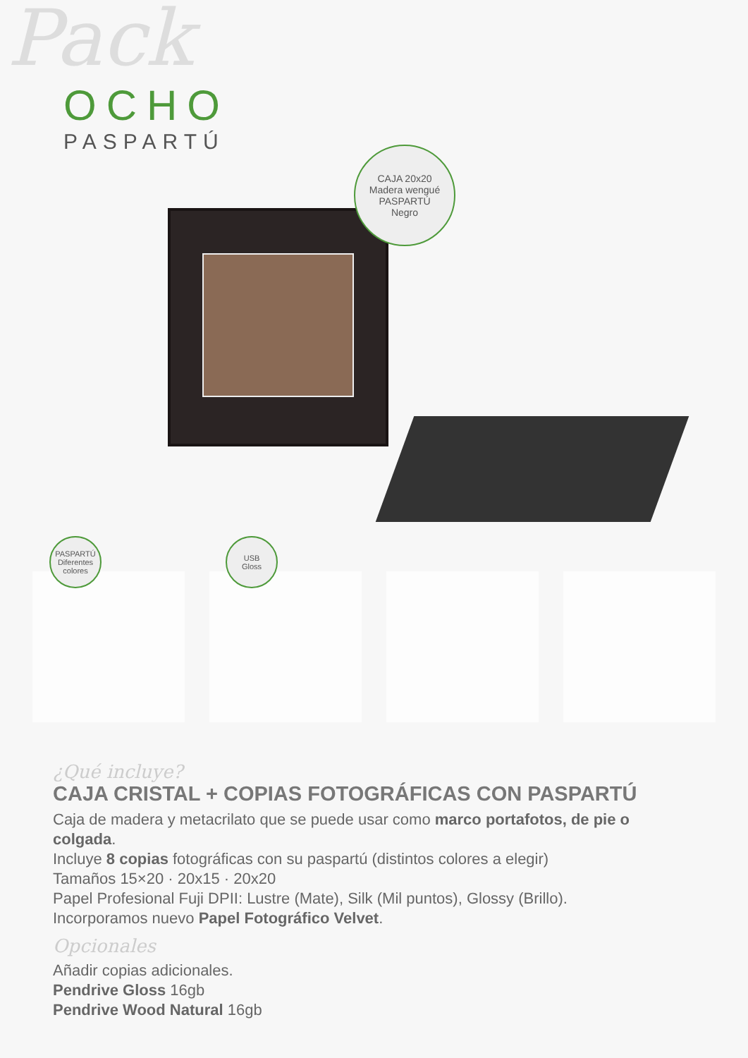Pack
OCHO
PASPARTÚ
CAJA 20x20
Madera wengué
PASPARTÚ
Negro
PASPARTÚ
Diferentes colores
USB
Gloss
¿Qué incluye?
CAJA CRISTAL + COPIAS FOTOGRÁFICAS CON PASPARTÚ
Caja de madera y metacrilato que se puede usar como marco portafotos, de pie o colgada.
Incluye 8 copias fotográficas con su paspartú (distintos colores a elegir)
Tamaños 15×20 · 20x15 · 20x20
Papel Profesional Fuji DPII: Lustre (Mate), Silk (Mil puntos), Glossy (Brillo).
Incorporamos nuevo Papel Fotográfico Velvet.
Opcionales
Añadir copias adicionales.
Pendrive Gloss 16gb
Pendrive Wood Natural 16gb